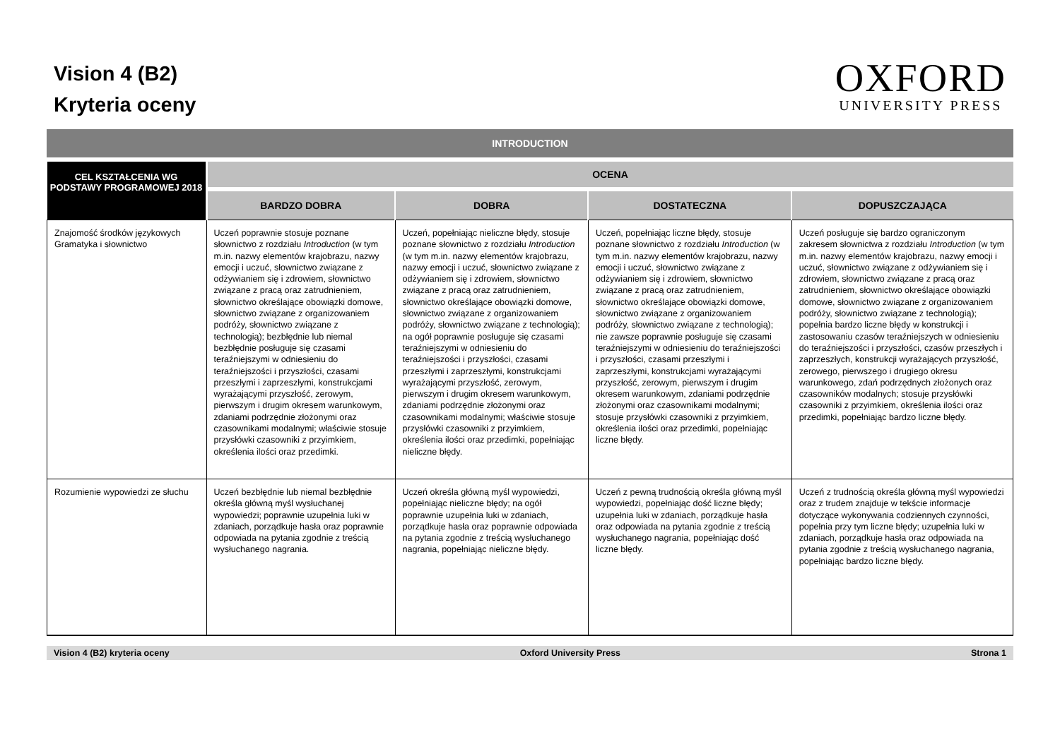Vision 4 (B2)
Kryteria oceny
OXFORD
UNIVERSITY PRESS
INTRODUCTION
| CEL KSZTAŁCENIA WG PODSTAWY PROGRAMOWEJ 2018 | OCENA | | | |
| --- | --- | --- | --- | --- |
| | BARDZO DOBRA | DOBRA | DOSTATECZNA | DOPUSZCZAJĄCA |
| Znajomość środków językowych Gramatyka i słownictwo | Uczeń poprawnie stosuje poznane słownictwo z rozdziału Introduction (w tym m.in. nazwy elementów krajobrazu, nazwy emocji i uczuć, słownictwo związane z odżywianiem się i zdrowiem, słownictwo związane z pracą oraz zatrudnieniem, słownictwo określające obowiązki domowe, słownictwo związane z organizowaniem podróży, słownictwo związane z technologią); bezbłędnie lub niemal bezbłędnie posługuje się czasami teraźniejszymi w odniesieniu do teraźniejszości i przyszłości, czasami przeszłymi i zaprzeszłymi, konstrukcjami wyrażającymi przyszłość, zerowym, pierwszym i drugim okresem warunkowym, zdaniami podrzędnie złożonymi oraz czasownikami modalnymi; właściwie stosuje przysłówki czasowniki z przyimkiem, określenia ilości oraz przedimki. | Uczeń, popełniając nieliczne błędy, stosuje poznane słownictwo z rozdziału Introduction (w tym m.in. nazwy elementów krajobrazu, nazwy emocji i uczuć, słownictwo związane z odżywianiem się i zdrowiem, słownictwo związane z pracą oraz zatrudnieniem, słownictwo określające obowiązki domowe, słownictwo związane z organizowaniem podróży, słownictwo związane z technologią); na ogół poprawnie posługuje się czasami teraźniejszymi w odniesieniu do teraźniejszości i przyszłości, czasami przeszłymi i zaprzeszłymi, konstrukcjami wyrażającymi przyszłość, zerowym, pierwszym i drugim okresem warunkowym, zdaniami podrzędnie złożonymi oraz czasownikami modalnymi; właściwie stosuje przysłówki czasowniki z przyimkiem, określenia ilości oraz przedimki, popełniając nieliczne błędy. | Uczeń, popełniając liczne błędy, stosuje poznane słownictwo z rozdziału Introduction (w tym m.in. nazwy elementów krajobrazu, nazwy emocji i uczuć, słownictwo związane z odżywianiem się i zdrowiem, słownictwo związane z pracą oraz zatrudnieniem, słownictwo określające obowiązki domowe, słownictwo związane z organizowaniem podróży, słownictwo związane z technologią); nie zawsze poprawnie posługuje się czasami teraźniejszymi w odniesieniu do teraźniejszości i przyszłości, czasami przeszłymi i zaprzeszłymi, konstrukcjami wyrażającymi przyszłość, zerowym, pierwszym i drugim okresem warunkowym, zdaniami podrzędnie złożonymi oraz czasownikami modalnymi; stosuje przysłówki czasowniki z przyimkiem, określenia ilości oraz przedimki, popełniając liczne błędy. | Uczeń posługuje się bardzo ograniczonym zakresem słownictwa z rozdziału Introduction (w tym m.in. nazwy elementów krajobrazu, nazwy emocji i uczuć, słownictwo związane z odżywianiem się i zdrowiem, słownictwo związane z pracą oraz zatrudnieniem, słownictwo określające obowiązki domowe, słownictwo związane z organizowaniem podróży, słownictwo związane z technologią); popełnia bardzo liczne błędy w konstrukcji i zastosowaniu czasów teraźniejszych w odniesieniu do teraźniejszości i przyszłości, czasów przeszłych i zaprzeszłych, konstrukcji wyrażających przyszłość, zerowego, pierwszego i drugiego okresu warunkowego, zdań podrzędnych złożonych oraz czasowników modalnych; stosuje przysłówki czasowniki z przyimkiem, określenia ilości oraz przedimki, popełniając bardzo liczne błędy. |
| Rozumienie wypowiedzi ze słuchu | Uczeń bezbłędnie lub niemal bezbłędnie określa główną myśl wysłuchanej wypowiedzi; poprawnie uzupełnia luki w zdaniach, porządkuje hasła oraz poprawnie odpowiada na pytania zgodnie z treścią wysłuchanego nagrania. | Uczeń określa główną myśl wypowiedzi, popełniając nieliczne błędy; na ogół poprawnie uzupełnia luki w zdaniach, porządkuje hasła oraz poprawnie odpowiada na pytania zgodnie z treścią wysłuchanego nagrania, popełniając nieliczne błędy. | Uczeń z pewną trudnością określa główną myśl wypowiedzi, popełniając dość liczne błędy; uzupełnia luki w zdaniach, porządkuje hasła oraz odpowiada na pytania zgodnie z treścią wysłuchanego nagrania, popełniając dość liczne błędy. | Uczeń z trudnością określa główną myśl wypowiedzi oraz z trudem znajduje w tekście informacje dotyczące wykonywania codziennych czynności, popełnia przy tym liczne błędy; uzupełnia luki w zdaniach, porządkuje hasła oraz odpowiada na pytania zgodnie z treścią wysłuchanego nagrania, popełniając bardzo liczne błędy. |
Vision 4 (B2) kryteria oceny Oxford University Press Strona 1